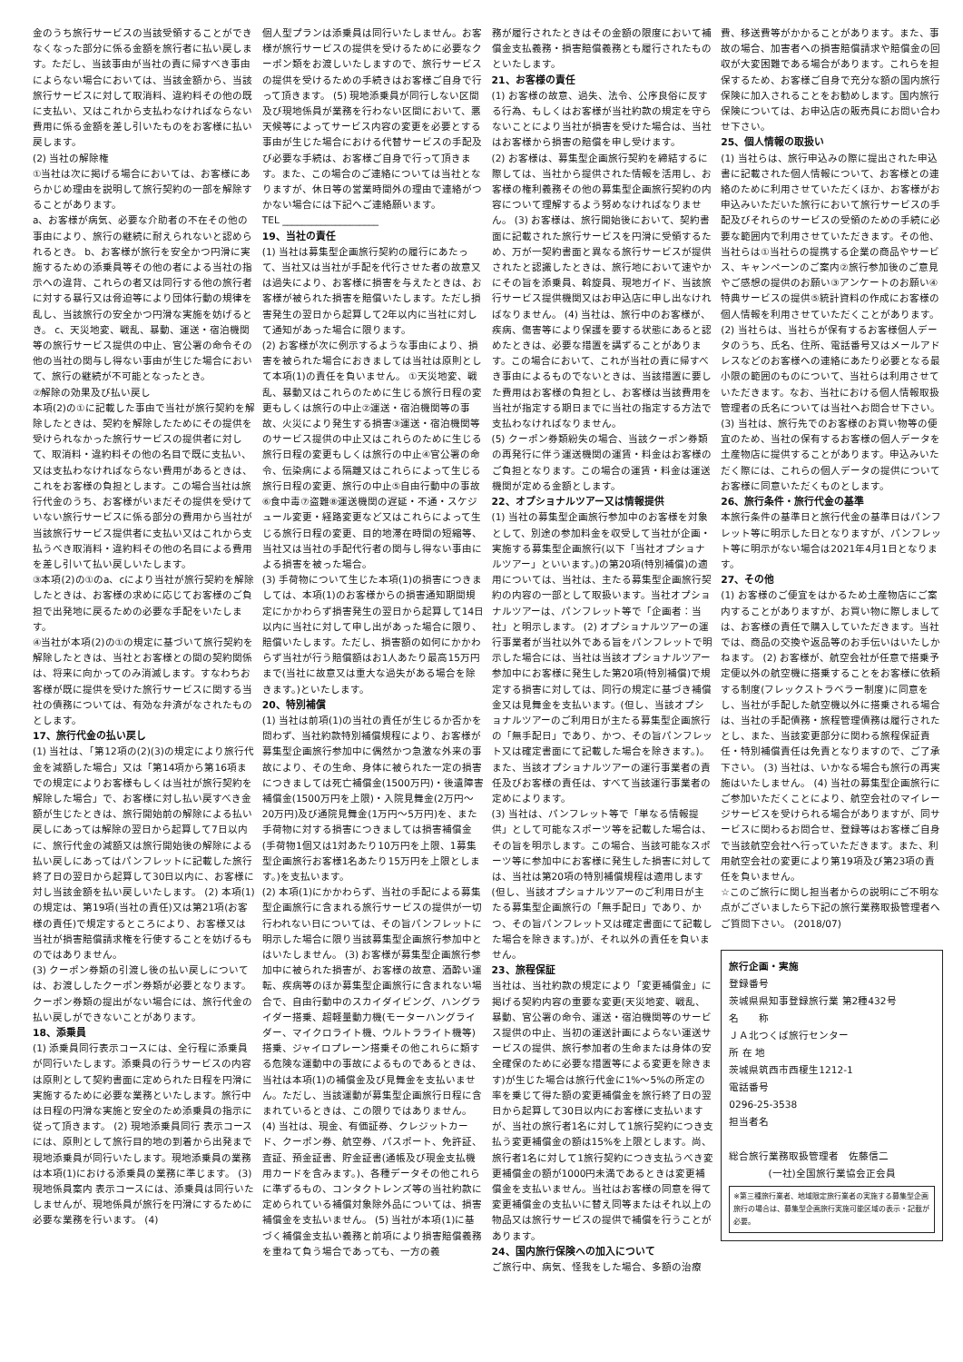金のうち旅行サービスの当該受領することができなくなった部分に係る金額を旅行者に払い戻します。ただし、当該事由が当社の責に帰すべき事由によらない場合においては、当該金額から、当該旅行サービスに対して取消料、違約料その他の既に支払い、又はこれから支払わなければならない費用に係る金額を差し引いたものをお客様に払い戻します。
(2) 当社の解除権
①当社は次に掲げる場合においては、お客様にあらかじめ理由を説明して旅行契約の一部を解除することがあります。
a、お客様が病気、必要な介助者の不在その他の事由により、旅行の継続に耐えられないと認められるとき。 b、お客様が旅行を安全かつ円滑に実施するための添乗員等その他の者による当社の指示への違背、これらの者又は同行する他の旅行者に対する暴行又は脅迫等により団体行動の規律を乱し、当該旅行の安全かつ円滑な実施を妨げるとき。 c、天災地変、戦乱、暴動、運送・宿泊機関等の旅行サービス提供の中止、官公署の命令その他の当社の関与し得ない事由が生じた場合において、旅行の継続が不可能となったとき。
②解除の効果及び払い戻し
本項(2)の①に記載した事由で当社が旅行契約を解除したときは、契約を解除したためにその提供を受けられなかった旅行サービスの提供者に対して、取消料・違約料その他の名目で既に支払い、又は支払わなければならない費用があるときは、これをお客様の負担とします。この場合当社は旅行代金のうち、お客様がいまだその提供を受けていない旅行サービスに係る部分の費用から当社が当該旅行サービス提供者に支払い又はこれから支払うべき取消料・違約料その他の名目による費用を差し引いて払い戻しいたします。
③本項(2)の①のa、cにより当社が旅行契約を解除したときは、お客様の求めに応じてお客様のご負担で出発地に戻るための必要な手配をいたします。
④当社が本項(2)の①の規定に基づいて旅行契約を解除したときは、当社とお客様との間の契約関係は、将来に向かってのみ消滅します。すなわちお客様が既に提供を受けた旅行サービスに関する当社の債務については、有効な弁済がなされたものとします。
17、旅行代金の払い戻し
(1) 当社は、「第12項の(2)(3)の規定により旅行代金を減額した場合」又は「第14項から第16項までの規定によりお客様もしくは当社が旅行契約を解除した場合」で、お客様に対し払い戻すべき金額が生じたときは、旅行開始前の解除による払い戻しにあっては解除の翌日から起算して7日以内に、旅行代金の減額又は旅行開始後の解除による払い戻しにあってはパンフレットに記載した旅行終了日の翌日から起算して30日以内に、お客様に対し当該金額を払い戻しいたします。 (2) 本項(1)の規定は、第19項(当社の責任)又は第21項(お客様の責任)で規定するところにより、お客様又は当社が損害賠償請求権を行使することを妨げるものではありません。
(3) クーポン券類の引渡し後の払い戻しについては、お渡ししたクーポン券類が必要となります。クーポン券類の提出がない場合には、旅行代金の払い戻しができないことがあります。
18、添乗員
(1) 添乗員同行表示コースには、全行程に添乗員が同行いたします。添乗員の行うサービスの内容は原則として契約書面に定められた日程を円滑に実施するために必要な業務といたします。旅行中は日程の円滑な実施と安全のため添乗員の指示に従って頂きます。 (2) 現地添乗員同行 表示コースには、原則として旅行目的地の到着から出発まで現地添乗員が同行いたします。現地添乗員の業務は本項(1)における添乗員の業務に準じます。 (3) 現地係員案内 表示コースには、添乗員は同行いたしませんが、現地係員が旅行を円滑にするために必要な業務を行います。 (4)
個人型プランは添乗員は同行いたしません。お客様が旅行サービスの提供を受けるために必要なクーポン類をお渡しいたしますので、旅行サービスの提供を受けるための手続きはお客様ご自身で行って頂きます。 (5) 現地添乗員が同行しない区間及び現地係員が業務を行わない区間において、悪天候等によってサービス内容の変更を必要とする事由が生じた場合における代替サービスの手配及び必要な手続は、お客様ご自身で行って頂きます。また、この場合のご連絡については当社となりますが、休日等の営業時間外の理由で連絡がつかない場合には下記へご連絡願います。
TEL ____________________
19、当社の責任
(1) 当社は募集型企画旅行契約の履行にあたって、当社又は当社が手配を代行させた者の故意又は過失により、お客様に損害を与えたときは、お客様が被られた損害を賠償いたします。ただし損害発生の翌日から起算して2年以内に当社に対して通知があった場合に限ります。
(2) お客様が次に例示するような事由により、損害を被られた場合におきましては当社は原則として本項(1)の責任を負いません。 ①天災地変、戦乱、暴動又はこれらのために生じる旅行日程の変更もしくは旅行の中止②運送・宿泊機関等の事故、火災により発生する損害③運送・宿泊機関等のサービス提供の中止又はこれらのために生じる旅行日程の変更もしくは旅行の中止④官公署の命令、伝染病による隔離又はこれらによって生じる旅行日程の変更、旅行の中止⑤自由行動中の事故⑥食中毒⑦盗難⑧運送機関の遅延・不通・スケジュール変更・経路変更など又はこれらによって生じる旅行日程の変更、目的地滞在時間の短縮等、当社又は当社の手配代行者の関与し得ない事由による損害を被った場合。
(3) 手荷物について生じた本項(1)の損害につきましては、本項(1)のお客様からの損害通知期間規定にかかわらず損害発生の翌日から起算して14日以内に当社に対して申し出があった場合に限り、賠償いたします。ただし、損害額の如何にかかわらず当社が行う賠償額はお1人あたり最高15万円まで(当社に故意又は重大な過失がある場合を除きます。)といたします。
20、特別補償
(1) 当社は前項(1)の当社の責任が生じるか否かを問わず、当社約款特別補償規程により、お客様が募集型企画旅行参加中に偶然かつ急激な外来の事故により、その生命、身体に被られた一定の損害につきましては死亡補償金(1500万円)・後遺障害補償金(1500万円を上限)・入院見舞金(2万円〜20万円)及び通院見舞金(1万円〜5万円)を、また手荷物に対する損害につきましては損害補償金(手荷物1個又は1対あたり10万円を上限、1募集型企画旅行お客様1名あたり15万円を上限とします。)を支払います。
(2) 本項(1)にかかわらず、当社の手配による募集型企画旅行に含まれる旅行サービスの提供が一切行われない日については、その旨パンフレットに明示した場合に限り当該募集型企画旅行参加中とはいたしません。 (3) お客様が募集型企画旅行参加中に被られた損害が、お客様の故意、酒酔い運転、疾病等のほか募集型企画旅行に含まれない場合で、自由行動中のスカイダイビング、ハングライダー搭乗、超軽量動力機(モーターハングライダー、マイクロライト機、ウルトラライト機等)搭乗、ジャイロプレーン搭乗その他これらに類する危険な運動中の事故によるものであるときは、当社は本項(1)の補償金及び見舞金を支払いません。ただし、当該運動が募集型企画旅行日程に含まれているときは、この限りではありません。 (4) 当社は、現金、有価証券、クレジットカード、クーポン券、航空券、パスポート、免許証、査証、預金証書、貯金証書(通帳及び現金支払機用カードを含みます。)、各種データその他これらに準ずるもの、コンタクトレンズ等の当社約款に定められている補償対象除外品については、損害補償金を支払いません。 (5) 当社が本項(1)に基づく補償金支払い義務と前項により損害賠償義務を重ねて負う場合であっても、一方の義
務が履行されたときはその金額の限度において補償金支払義務・損害賠償義務とも履行されたものといたします。
21、お客様の責任
(1) お客様の故意、過失、法令、公序良俗に反する行為、もしくはお客様が当社約款の規定を守らないことにより当社が損害を受けた場合は、当社はお客様から損害の賠償を申し受けます。
(2) お客様は、募集型企画旅行契約を締結するに際しては、当社から提供された情報を活用し、お客様の権利義務その他の募集型企画旅行契約の内容について理解するよう努めなければなりません。 (3) お客様は、旅行開始後において、契約書面に記載された旅行サービスを円滑に受領するため、万が一契約書面と異なる旅行サービスが提供されたと認識したときは、旅行地において速やかにその旨を添乗員、斡旋員、現地ガイド、当該旅行サービス提供機関又はお申込店に申し出なければなりません。 (4) 当社は、旅行中のお客様が、疾病、傷害等により保護を要する状態にあると認めたときは、必要な措置を講ずることがあります。この場合において、これが当社の責に帰すべき事由によるものでないときは、当該措置に要した費用はお客様の負担とし、お客様は当該費用を当社が指定する期日までに当社の指定する方法で支払わなければなりません。
(5) クーポン券類紛失の場合、当該クーポン券類の再発行に伴う運送機関の運賃・料金はお客様のご負担となります。この場合の運賃・料金は運送機関が定める金額とします。
22、オプショナルツアー又は情報提供
(1) 当社の募集型企画旅行参加中のお客様を対象として、別途の参加料金を収受して当社が企画・実施する募集型企画旅行(以下「当社オプショナルツアー」といいます。)の第20項(特別補償)の適用については、当社は、主たる募集型企画旅行契約の内容の一部として取扱います。当社オプショナルツアーは、パンフレット等で「企画者：当社」と明示します。 (2) オプショナルツアーの運行事業者が当社以外である旨をパンフレットで明示した場合には、当社は当該オプショナルツアー参加中にお客様に発生した第20項(特別補償)で規定する損害に対しては、同行の規定に基づき補償金又は見舞金を支払います。(但し、当該オプショナルツアーのご利用日が主たる募集型企画旅行の「無手配日」であり、かつ、その旨パンフレット又は確定書面にて記載した場合を除きます。)。また、当該オプショナルツアーの運行事業者の責任及びお客様の責任は、すべて当該運行事業者の定めによります。
(3) 当社は、パンフレット等で「単なる情報提供」として可能なスポーツ等を記載した場合は、その旨を明示します。この場合、当該可能なスポーツ等に参加中にお客様に発生した損害に対しては、当社は第20項の特別補償規程は適用します(但し、当該オプショナルツアーのご利用日が主たる募集型企画旅行の「無手配日」であり、かつ、その旨パンフレット又は確定書面にて記載した場合を除きます。)が、それ以外の責任を負いません。
23、旅程保証
当社は、当社約款の規定により「変更補償金」に掲げる契約内容の重要な変更(天災地変、戦乱、暴動、官公署の命令、運送・宿泊機関等のサービス提供の中止、当初の運送計画によらない運送サービスの提供、旅行参加者の生命または身体の安全確保のために必要な措置等による変更を除きます)が生じた場合は旅行代金に1%〜5%の所定の率を乗じて得た額の変更補償金を旅行終了日の翌日から起算して30日以内にお客様に支払いますが、当社の旅行者1名に対して1旅行契約につき支払う変更補償金の額は15%を上限とします。尚、旅行者1名に対して1旅行契約につき支払うべき変更補償金の額が1000円未満であるときは変更補償金を支払いません。当社はお客様の同意を得て変更補償金の支払いに替え同等またはそれ以上の物品又は旅行サービスの提供で補償を行うことがあります。
24、国内旅行保険への加入について
ご旅行中、病気、怪我をした場合、多額の治療
費、移送費等がかかることがあります。また、事故の場合、加害者への損害賠償請求や賠償金の回収が大変困難である場合があります。これらを担保するため、お客様ご自身で充分な額の国内旅行保険に加入されることをお勧めします。国内旅行保険については、お申込店の販売員にお問い合わせ下さい。
25、個人情報の取扱い
(1) 当社らは、旅行申込みの際に提出された申込書に記載された個人情報について、お客様との連絡のために利用させていただくほか、お客様がお申込みいただいた旅行において旅行サービスの手配及びそれらのサービスの受領のための手続に必要な範囲内で利用させていただきます。その他、当社らは①当社らの提携する企業の商品やサービス、キャンペーンのご案内②旅行参加後のご意見やご感想の提供のお願い③アンケートのお願い④特典サービスの提供⑤統計資料の作成にお客様の個人情報を利用させていただくことがあります。
(2) 当社らは、当社らが保有するお客様個人データのうち、氏名、住所、電話番号又はメールアドレスなどのお客様への連絡にあたり必要となる最小限の範囲のものについて、当社らは利用させていただきます。なお、当社における個人情報取扱管理者の氏名については当社へお問合せ下さい。 (3) 当社は、旅行先でのお客様のお買い物等の便宜のため、当社の保有するお客様の個人データを土産物店に提供することがあります。申込みいただく際には、これらの個人データの提供についてお客様に同意いただくものとします。
26、旅行条件・旅行代金の基準
本旅行条件の基準日と旅行代金の基準日はパンフレット等に明示した日となりますが、パンフレット等に明示がない場合は2021年4月1日となります。
27、その他
(1) お客様のご便宜をはかるため土産物店にご案内することがありますが、お買い物に際しましては、お客様の責任で購入していただきます。当社では、商品の交換や返品等のお手伝いはいたしかねます。 (2) お客様が、航空会社が任意で搭乗予定便以外の航空機に搭乗することをお客様に依頼する制度(フレックストラベラー制度)に同意をし、当社が手配した航空機以外に搭乗される場合は、当社の手配債務・旅程管理債務は履行されたとし、また、当該変更部分に関わる旅程保証責任・特別補償責任は免責となりますので、ご了承下さい。 (3) 当社は、いかなる場合も旅行の再実施はいたしません。 (4) 当社の募集型企画旅行にご参加いただくことにより、航空会社のマイレージサービスを受けられる場合がありますが、同サービスに関わるお問合せ、登録等はお客様ご自身で当該航空会社へ行っていただきます。また、利用航空会社の変更により第19項及び第23項の責任を負いません。
☆このご旅行に関し担当者からの説明にご不明な点がございましたら下記の旅行業務取扱管理者へご質問下さい。 (2018/07)
旅行企画・実施
登録番号
茨城県県知事登録旅行業 第2種432号
名　　称
ＪＡ北つくば旅行センター
所 在 地
茨城県筑西市西榎生1212-1
電話番号
0296-25-3538
担当者名
総合旅行業務取扱管理者　佐藤信二
(一社)全国旅行業協会正会員
※第三種旅行業者、地域限定旅行業者の実施する募集型企画旅行の場合は、募集型企画旅行実施可能区域の表示・記載が必要。